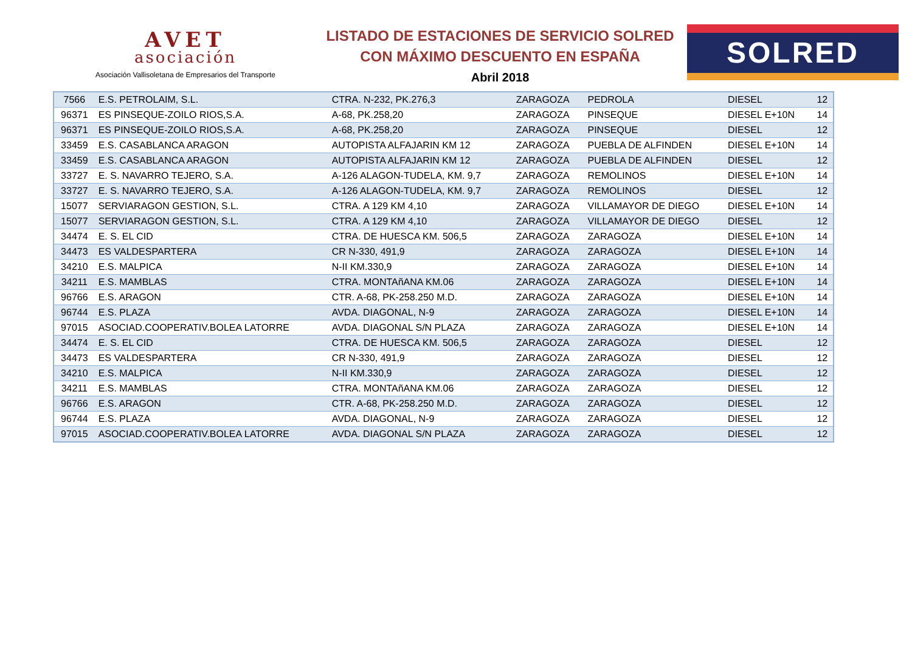AVET
asociación
Asociación Vallisoletana de Empresarios del Transporte
LISTADO DE ESTACIONES DE SERVICIO SOLRED
CON MÁXIMO DESCUENTO EN ESPAÑA
Abril 2018
SOLRED
| 7566 | E.S. PETROLAIM, S.L. | CTRA. N-232, PK.276,3 | ZARAGOZA | PEDROLA | DIESEL | 12 |
| 96371 | ES PINSEQUE-ZOILO RIOS,S.A. | A-68, PK.258,20 | ZARAGOZA | PINSEQUE | DIESEL E+10N | 14 |
| 96371 | ES PINSEQUE-ZOILO RIOS,S.A. | A-68, PK.258,20 | ZARAGOZA | PINSEQUE | DIESEL | 12 |
| 33459 | E.S. CASABLANCA ARAGON | AUTOPISTA ALFAJARIN KM 12 | ZARAGOZA | PUEBLA DE ALFINDEN | DIESEL E+10N | 14 |
| 33459 | E.S. CASABLANCA ARAGON | AUTOPISTA ALFAJARIN KM 12 | ZARAGOZA | PUEBLA DE ALFINDEN | DIESEL | 12 |
| 33727 | E. S. NAVARRO TEJERO, S.A. | A-126 ALAGON-TUDELA, KM. 9,7 | ZARAGOZA | REMOLINOS | DIESEL E+10N | 14 |
| 33727 | E. S. NAVARRO TEJERO, S.A. | A-126 ALAGON-TUDELA, KM. 9,7 | ZARAGOZA | REMOLINOS | DIESEL | 12 |
| 15077 | SERVIARAGON GESTION, S.L. | CTRA. A 129 KM 4,10 | ZARAGOZA | VILLAMAYOR DE DIEGO | DIESEL E+10N | 14 |
| 15077 | SERVIARAGON GESTION, S.L. | CTRA. A 129 KM 4,10 | ZARAGOZA | VILLAMAYOR DE DIEGO | DIESEL | 12 |
| 34474 | E. S. EL CID | CTRA. DE HUESCA KM. 506,5 | ZARAGOZA | ZARAGOZA | DIESEL E+10N | 14 |
| 34473 | ES VALDESPARTERA | CR N-330, 491,9 | ZARAGOZA | ZARAGOZA | DIESEL E+10N | 14 |
| 34210 | E.S. MALPICA | N-II KM.330,9 | ZARAGOZA | ZARAGOZA | DIESEL E+10N | 14 |
| 34211 | E.S. MAMBLAS | CTRA. MONTAñANA KM.06 | ZARAGOZA | ZARAGOZA | DIESEL E+10N | 14 |
| 96766 | E.S. ARAGON | CTR. A-68, PK-258.250 M.D. | ZARAGOZA | ZARAGOZA | DIESEL E+10N | 14 |
| 96744 | E.S. PLAZA | AVDA. DIAGONAL, N-9 | ZARAGOZA | ZARAGOZA | DIESEL E+10N | 14 |
| 97015 | ASOCIAD.COOPERATIV.BOLEA LATORRE | AVDA. DIAGONAL S/N PLAZA | ZARAGOZA | ZARAGOZA | DIESEL E+10N | 14 |
| 34474 | E. S. EL CID | CTRA. DE HUESCA KM. 506,5 | ZARAGOZA | ZARAGOZA | DIESEL | 12 |
| 34473 | ES VALDESPARTERA | CR N-330, 491,9 | ZARAGOZA | ZARAGOZA | DIESEL | 12 |
| 34210 | E.S. MALPICA | N-II KM.330,9 | ZARAGOZA | ZARAGOZA | DIESEL | 12 |
| 34211 | E.S. MAMBLAS | CTRA. MONTAñANA KM.06 | ZARAGOZA | ZARAGOZA | DIESEL | 12 |
| 96766 | E.S. ARAGON | CTR. A-68, PK-258.250 M.D. | ZARAGOZA | ZARAGOZA | DIESEL | 12 |
| 96744 | E.S. PLAZA | AVDA. DIAGONAL, N-9 | ZARAGOZA | ZARAGOZA | DIESEL | 12 |
| 97015 | ASOCIAD.COOPERATIV.BOLEA LATORRE | AVDA. DIAGONAL S/N PLAZA | ZARAGOZA | ZARAGOZA | DIESEL | 12 |